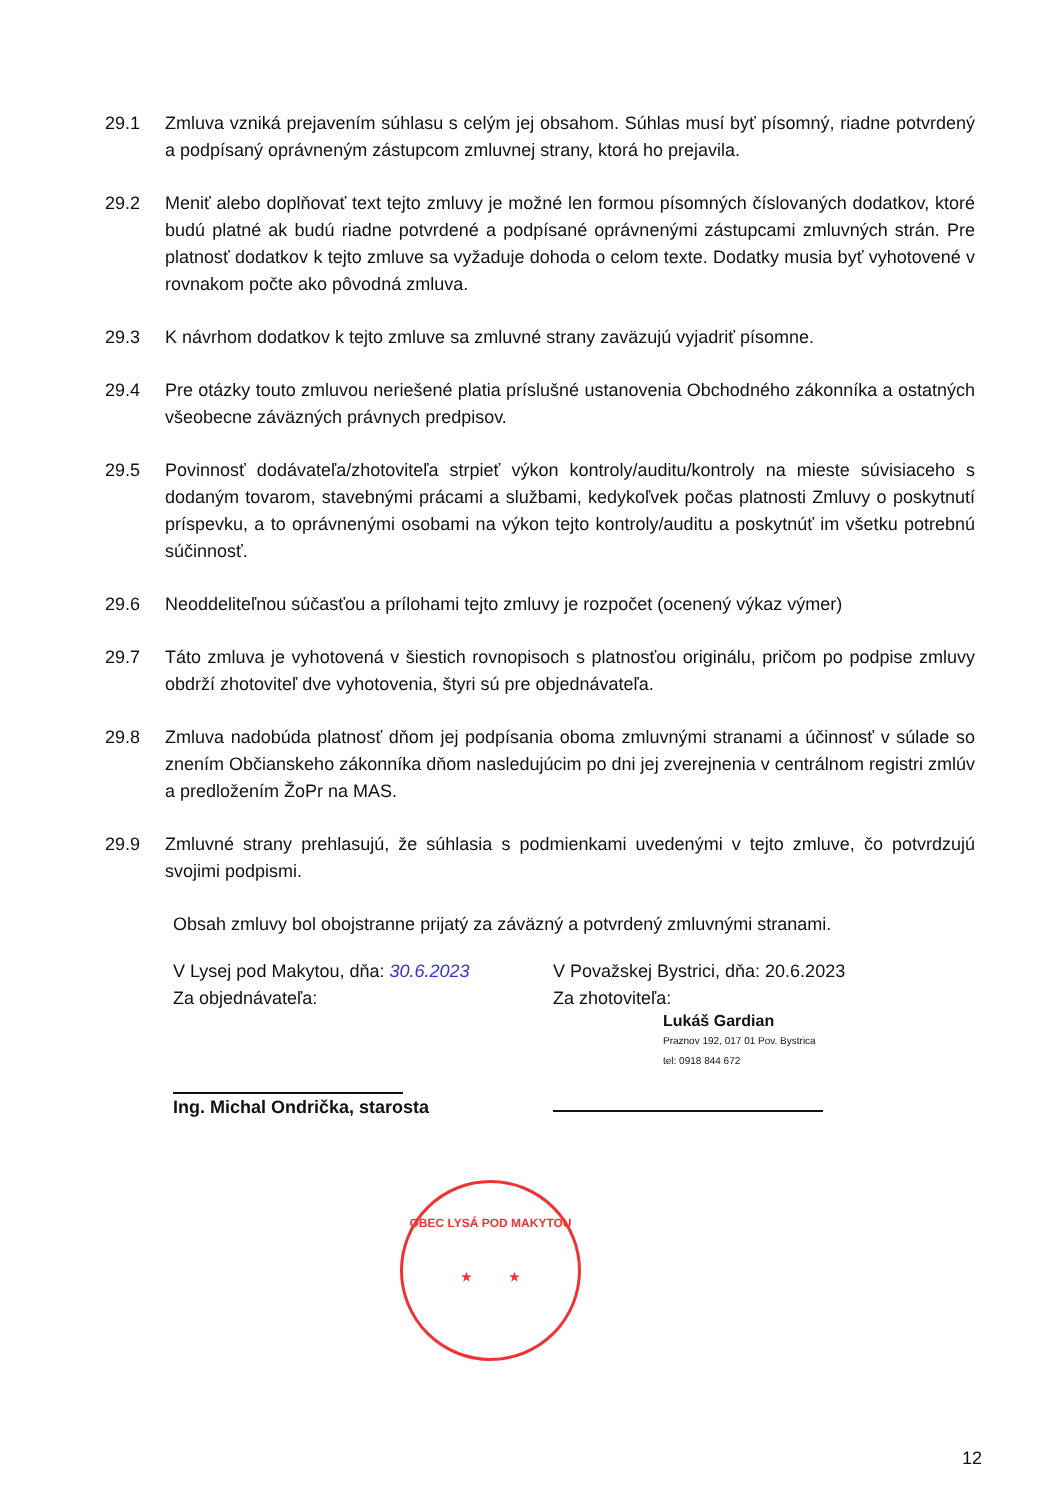29.1 Zmluva vzniká prejavením súhlasu s celým jej obsahom. Súhlas musí byť písomný, riadne potvrdený a podpísaný oprávneným zástupcom zmluvnej strany, ktorá ho prejavila.
29.2 Meniť alebo doplňovať text tejto zmluvy je možné len formou písomných číslovaných dodatkov, ktoré budú platné ak budú riadne potvrdené a podpísané oprávnenými zástupcami zmluvných strán. Pre platnosť dodatkov k tejto zmluve sa vyžaduje dohoda o celom texte. Dodatky musia byť vyhotovené v rovnakom počte ako pôvodná zmluva.
29.3 K návrhom dodatkov k tejto zmluve sa zmluvné strany zaväzujú vyjadriť písomne.
29.4 Pre otázky touto zmluvou neriešené platia príslušné ustanovenia Obchodného zákonníka a ostatných všeobecne záväzných právnych predpisov.
29.5 Povinnosť dodávateľa/zhotoviteľa strpieť výkon kontroly/auditu/kontroly na mieste súvisiaceho s dodaným tovarom, stavebnými prácami a službami, kedykoľvek počas platnosti Zmluvy o poskytnutí príspevku, a to oprávnenými osobami na výkon tejto kontroly/auditu a poskytnúť im všetku potrebnú súčinnosť.
29.6 Neoddeliteľnou súčasťou a prílohami tejto zmluvy je rozpočet (ocenený výkaz výmer)
29.7 Táto zmluva je vyhotovená v šiestich rovnopisoch s platnosťou originálu, pričom po podpise zmluvy obdrží zhotoviteľ dve vyhotovenia, štyri sú pre objednávateľa.
29.8 Zmluva nadobúda platnosť dňom jej podpísania oboma zmluvnými stranami a účinnosť v súlade so znením Občianskeho zákonníka dňom nasledujúcim po dni jej zverejnenia v centrálnom registri zmlúv a predložením ŽoPr na MAS.
29.9 Zmluvné strany prehlasujú, že súhlasia s podmienkami uvedenými v tejto zmluve, čo potvrdzujú svojimi podpismi.
Obsah zmluvy bol obojstranne prijatý za záväzný a potvrdený zmluvnými stranami.
V Lysej pod Makytou, dňa: 30.6.2023
Za objednávateľa:
Ing. Michal Ondrička, starosta
V Považskej Bystrici, dňa: 20.6.2023
Za zhotoviteľa:
Lukáš Gardian
Praznov 192, 017 01 Pov. Bystrica
tel: 0918 844 672
OBEC LYSÁ POD MAKYTOU
★ ★
12